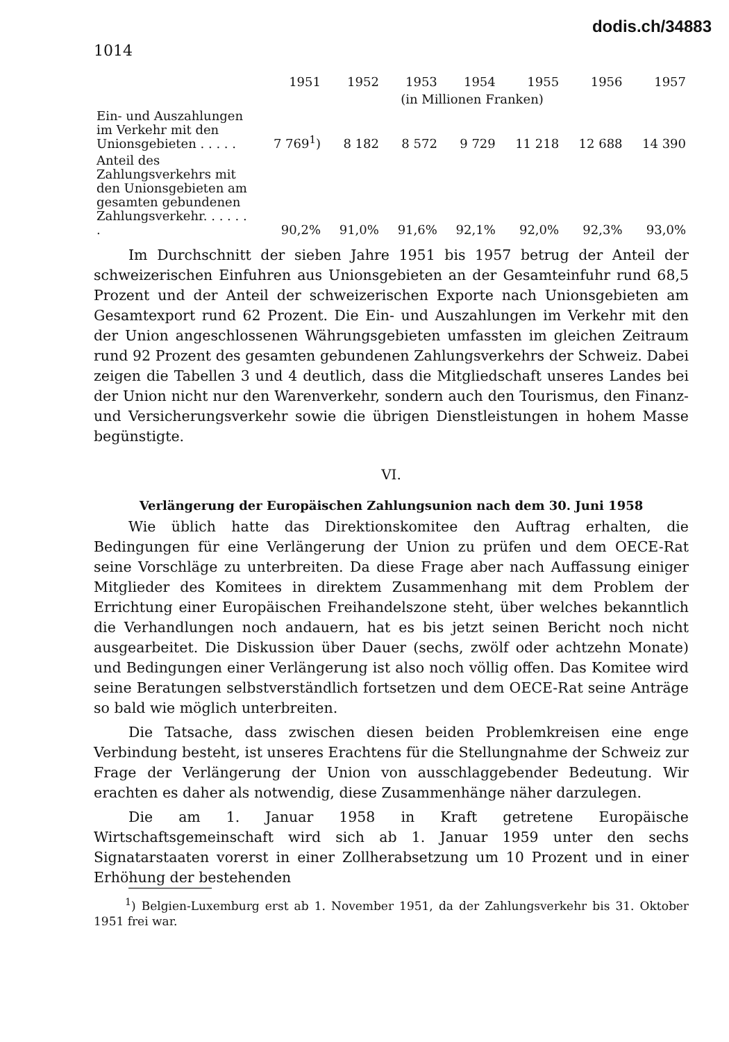dodis.ch/34883
1014
| | 1951 | 1952 | 1953 | 1954 | 1955 | 1956 | 1957 |
| --- | --- | --- | --- | --- | --- | --- | --- |
| | (in Millionen Franken) | | | | | | |
| Ein- und Auszahlungen im Verkehr mit den Unionsgebieten . . . . . | 7 769<sup>1</sup>) | 8 182 | 8 572 | 9 729 | 11 218 | 12 688 | 14 390 |
| Anteil des Zahlungsverkehrs mit den Unionsgebieten am gesamten gebundenen Zahlungsverkehr. . . . . . . | 90,2% | 91,0% | 91,6% | 92,1% | 92,0% | 92,3% | 93,0% |
Im Durchschnitt der sieben Jahre 1951 bis 1957 betrug der Anteil der schweizerischen Einfuhren aus Unionsgebieten an der Gesamteinfuhr rund 68,5 Prozent und der Anteil der schweizerischen Exporte nach Unionsgebieten am Gesamtexport rund 62 Prozent. Die Ein- und Auszahlungen im Verkehr mit den der Union angeschlossenen Währungsgebieten umfassten im gleichen Zeitraum rund 92 Prozent des gesamten gebundenen Zahlungsverkehrs der Schweiz. Dabei zeigen die Tabellen 3 und 4 deutlich, dass die Mitgliedschaft unseres Landes bei der Union nicht nur den Warenverkehr, sondern auch den Tourismus, den Finanz- und Versicherungsverkehr sowie die übrigen Dienstleistungen in hohem Masse begünstigte.
VI.
Verlängerung der Europäischen Zahlungsunion nach dem 30. Juni 1958
Wie üblich hatte das Direktionskomitee den Auftrag erhalten, die Bedingungen für eine Verlängerung der Union zu prüfen und dem OECE-Rat seine Vorschläge zu unterbreiten. Da diese Frage aber nach Auffassung einiger Mitglieder des Komitees in direktem Zusammenhang mit dem Problem der Errichtung einer Europäischen Freihandelszone steht, über welches bekanntlich die Verhandlungen noch andauern, hat es bis jetzt seinen Bericht noch nicht ausgearbeitet. Die Diskussion über Dauer (sechs, zwölf oder achtzehn Monate) und Bedingungen einer Verlängerung ist also noch völlig offen. Das Komitee wird seine Beratungen selbstverständlich fortsetzen und dem OECE-Rat seine Anträge so bald wie möglich unterbreiten.
Die Tatsache, dass zwischen diesen beiden Problemkreisen eine enge Verbindung besteht, ist unseres Erachtens für die Stellungnahme der Schweiz zur Frage der Verlängerung der Union von ausschlaggebender Bedeutung. Wir erachten es daher als notwendig, diese Zusammenhänge näher darzulegen.
Die am 1. Januar 1958 in Kraft getretene Europäische Wirtschaftsgemeinschaft wird sich ab 1. Januar 1959 unter den sechs Signatarstaaten vorerst in einer Zollherabsetzung um 10 Prozent und in einer Erhöhung der bestehenden
<sup>1</sup>) Belgien-Luxemburg erst ab 1. November 1951, da der Zahlungsverkehr bis 31. Oktober 1951 frei war.